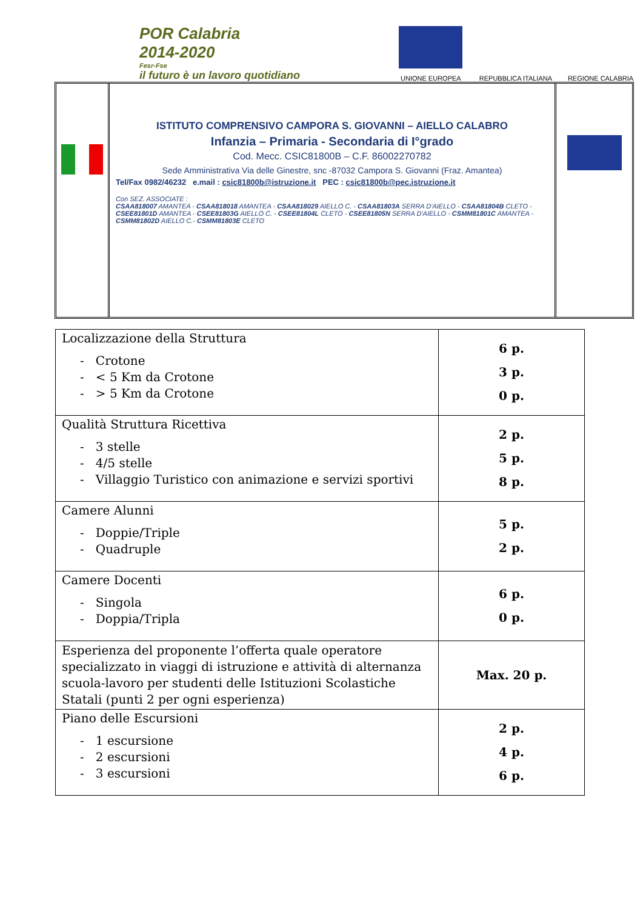POR Calabria
2014-2020
Fesr-Fse
il futuro è un lavoro quotidiano
UNIONE EUROPEA
REPUBBLICA ITALIANA
REGIONE CALABRIA
ISTITUTO COMPRENSIVO CAMPORA S. GIOVANNI – AIELLO CALABRO
Infanzia – Primaria - Secondaria di I°grado
Cod. Mecc. CSIC81800B – C.F. 86002270782
Sede Amministrativa Via delle Ginestre, snc -87032 Campora S. Giovanni (Fraz. Amantea)
Tel/Fax 0982/46232 e.mail : csic81800b@istruzione.it PEC : csic81800b@pec.istruzione.it
Con SEZ. ASSOCIATE :
CSAA818007 AMANTEA - CSAA818018 AMANTEA - CSAA818029 AIELLO C. - CSAA81803A SERRA D'AIELLO - CSAA81804B CLETO - CSEE81801D AMANTEA - CSEE81803G AIELLO C. - CSEE81804L CLETO - CSEE81805N SERRA D'AIELLO - CSMM81801C AMANTEA - CSMM81802D AIELLO C.- CSMM81803E CLETO
| Localizzazione della Struttura - Crotone - < 5 Km da Crotone - > 5 Km da Crotone | 6 p. 3 p. 0 p. |
| Qualità Struttura Ricettiva - 3 stelle - 4/5 stelle - Villaggio Turistico con animazione e servizi sportivi | 2 p. 5 p. 8 p. |
| Camere Alunni - Doppie/Triple - Quadruple | 5 p. 2 p. |
| Camere Docenti - Singola - Doppia/Tripla | 6 p. 0 p. |
| Esperienza del proponente l’offerta quale operatore specializzato in viaggi di istruzione e attività di alternanza scuola-lavoro per studenti delle Istituzioni Scolastiche Statali (punti 2 per ogni esperienza) | Max. 20 p. |
| Piano delle Escursioni - 1 escursione - 2 escursioni - 3 escursioni | 2 p. 4 p. 6 p. |